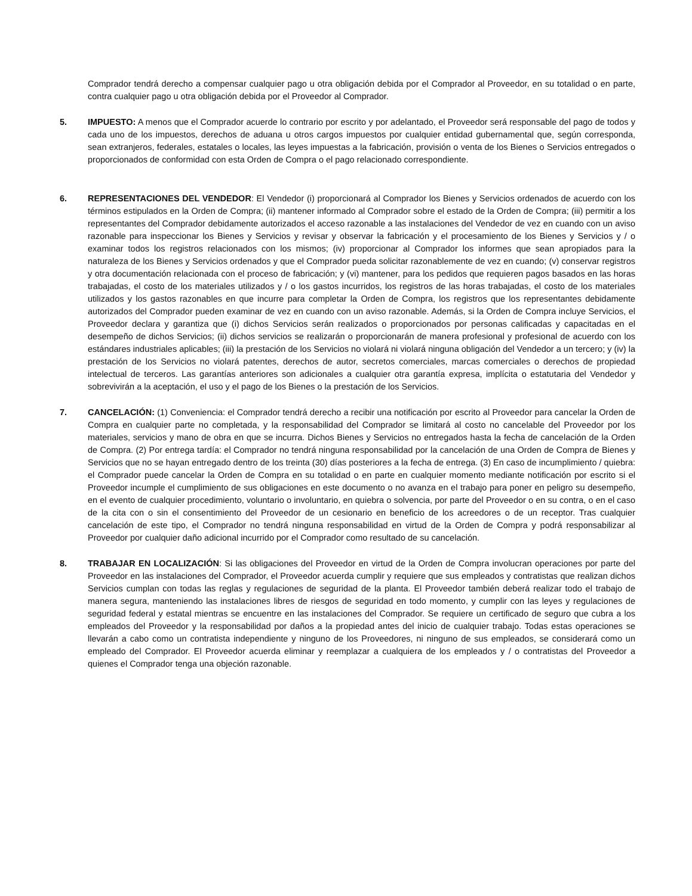Comprador tendrá derecho a compensar cualquier pago u otra obligación debida por el Comprador al Proveedor, en su totalidad o en parte, contra cualquier pago u otra obligación debida por el Proveedor al Comprador.
5. IMPUESTO: A menos que el Comprador acuerde lo contrario por escrito y por adelantado, el Proveedor será responsable del pago de todos y cada uno de los impuestos, derechos de aduana u otros cargos impuestos por cualquier entidad gubernamental que, según corresponda, sean extranjeros, federales, estatales o locales, las leyes impuestas a la fabricación, provisión o venta de los Bienes o Servicios entregados o proporcionados de conformidad con esta Orden de Compra o el pago relacionado correspondiente.
6. REPRESENTACIONES DEL VENDEDOR: El Vendedor (i) proporcionará al Comprador los Bienes y Servicios ordenados de acuerdo con los términos estipulados en la Orden de Compra; (ii) mantener informado al Comprador sobre el estado de la Orden de Compra; (iii) permitir a los representantes del Comprador debidamente autorizados el acceso razonable a las instalaciones del Vendedor de vez en cuando con un aviso razonable para inspeccionar los Bienes y Servicios y revisar y observar la fabricación y el procesamiento de los Bienes y Servicios y / o examinar todos los registros relacionados con los mismos; (iv) proporcionar al Comprador los informes que sean apropiados para la naturaleza de los Bienes y Servicios ordenados y que el Comprador pueda solicitar razonablemente de vez en cuando; (v) conservar registros y otra documentación relacionada con el proceso de fabricación; y (vi) mantener, para los pedidos que requieren pagos basados en las horas trabajadas, el costo de los materiales utilizados y / o los gastos incurridos, los registros de las horas trabajadas, el costo de los materiales utilizados y los gastos razonables en que incurre para completar la Orden de Compra, los registros que los representantes debidamente autorizados del Comprador pueden examinar de vez en cuando con un aviso razonable. Además, si la Orden de Compra incluye Servicios, el Proveedor declara y garantiza que (i) dichos Servicios serán realizados o proporcionados por personas calificadas y capacitadas en el desempeño de dichos Servicios; (ii) dichos servicios se realizarán o proporcionarán de manera profesional y profesional de acuerdo con los estándares industriales aplicables; (iii) la prestación de los Servicios no violará ni violará ninguna obligación del Vendedor a un tercero; y (iv) la prestación de los Servicios no violará patentes, derechos de autor, secretos comerciales, marcas comerciales o derechos de propiedad intelectual de terceros. Las garantías anteriores son adicionales a cualquier otra garantía expresa, implícita o estatutaria del Vendedor y sobrevivirán a la aceptación, el uso y el pago de los Bienes o la prestación de los Servicios.
7. CANCELACIÓN: (1) Conveniencia: el Comprador tendrá derecho a recibir una notificación por escrito al Proveedor para cancelar la Orden de Compra en cualquier parte no completada, y la responsabilidad del Comprador se limitará al costo no cancelable del Proveedor por los materiales, servicios y mano de obra en que se incurra. Dichos Bienes y Servicios no entregados hasta la fecha de cancelación de la Orden de Compra. (2) Por entrega tardía: el Comprador no tendrá ninguna responsabilidad por la cancelación de una Orden de Compra de Bienes y Servicios que no se hayan entregado dentro de los treinta (30) días posteriores a la fecha de entrega. (3) En caso de incumplimiento / quiebra: el Comprador puede cancelar la Orden de Compra en su totalidad o en parte en cualquier momento mediante notificación por escrito si el Proveedor incumple el cumplimiento de sus obligaciones en este documento o no avanza en el trabajo para poner en peligro su desempeño, en el evento de cualquier procedimiento, voluntario o involuntario, en quiebra o solvencia, por parte del Proveedor o en su contra, o en el caso de la cita con o sin el consentimiento del Proveedor de un cesionario en beneficio de los acreedores o de un receptor. Tras cualquier cancelación de este tipo, el Comprador no tendrá ninguna responsabilidad en virtud de la Orden de Compra y podrá responsabilizar al Proveedor por cualquier daño adicional incurrido por el Comprador como resultado de su cancelación.
8. TRABAJAR EN LOCALIZACIÓN: Si las obligaciones del Proveedor en virtud de la Orden de Compra involucran operaciones por parte del Proveedor en las instalaciones del Comprador, el Proveedor acuerda cumplir y requiere que sus empleados y contratistas que realizan dichos Servicios cumplan con todas las reglas y regulaciones de seguridad de la planta. El Proveedor también deberá realizar todo el trabajo de manera segura, manteniendo las instalaciones libres de riesgos de seguridad en todo momento, y cumplir con las leyes y regulaciones de seguridad federal y estatal mientras se encuentre en las instalaciones del Comprador. Se requiere un certificado de seguro que cubra a los empleados del Proveedor y la responsabilidad por daños a la propiedad antes del inicio de cualquier trabajo. Todas estas operaciones se llevarán a cabo como un contratista independiente y ninguno de los Proveedores, ni ninguno de sus empleados, se considerará como un empleado del Comprador. El Proveedor acuerda eliminar y reemplazar a cualquiera de los empleados y / o contratistas del Proveedor a quienes el Comprador tenga una objeción razonable.